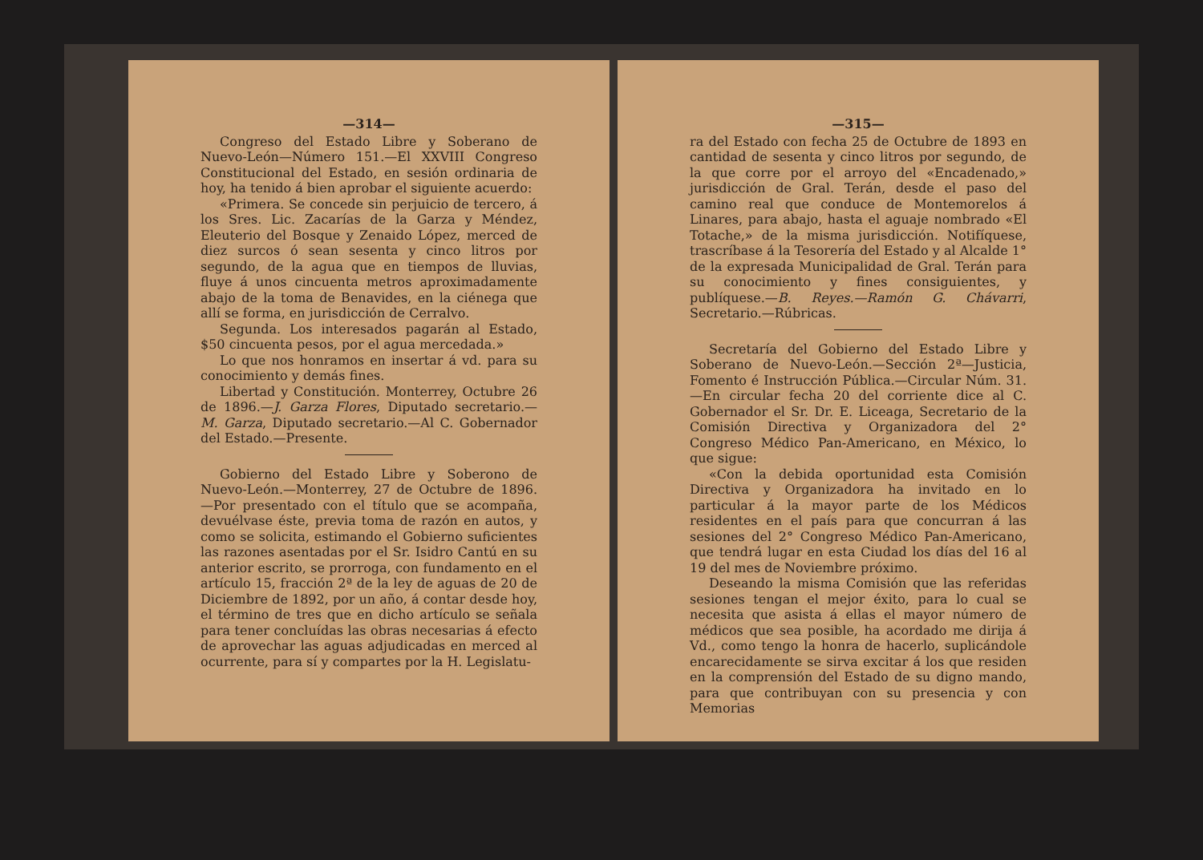—314—
Congreso del Estado Libre y Soberano de Nuevo-León—Número 151.—El XXVIII Congreso Constitucional del Estado, en sesión ordinaria de hoy, ha tenido á bien aprobar el siguiente acuerdo:
«Primera. Se concede sin perjuicio de tercero, á los Sres. Lic. Zacarías de la Garza y Méndez, Eleuterio del Bosque y Zenaido López, merced de diez surcos ó sean sesenta y cinco litros por segundo, de la agua que en tiempos de lluvias, fluye á unos cincuenta metros aproximadamente abajo de la toma de Benavides, en la ciénega que allí se forma, en jurisdicción de Cerralvo.
Segunda. Los interesados pagarán al Estado, $50 cincuenta pesos, por el agua mercedada.»
Lo que nos honramos en insertar á vd. para su conocimiento y demás fines.
Libertad y Constitución. Monterrey, Octubre 26 de 1896.—J. Garza Flores, Diputado secretario.—M. Garza, Diputado secretario.—Al C. Gobernador del Estado.—Presente.
Gobierno del Estado Libre y Soberono de Nuevo-León.—Monterrey, 27 de Octubre de 1896.—Por presentado con el título que se acompaña, devuélvase éste, previa toma de razón en autos, y como se solicita, estimando el Gobierno suficientes las razones asentadas por el Sr. Isidro Cantú en su anterior escrito, se prorroga, con fundamento en el artículo 15, fracción 2ª de la ley de aguas de 20 de Diciembre de 1892, por un año, á contar desde hoy, el término de tres que en dicho artículo se señala para tener concluídas las obras necesarias á efecto de aprovechar las aguas adjudicadas en merced al ocurrente, para sí y compartes por la H. Legislatu-
—315—
ra del Estado con fecha 25 de Octubre de 1893 en cantidad de sesenta y cinco litros por segundo, de la que corre por el arroyo del «Encadenado,» jurisdicción de Gral. Terán, desde el paso del camino real que conduce de Montemorelos á Linares, para abajo, hasta el aguaje nombrado «El Totache,» de la misma jurisdicción. Notifíquese, trascríbase á la Tesorería del Estado y al Alcalde 1° de la expresada Municipalidad de Gral. Terán para su conocimiento y fines consiguientes, y publíquese.—B. Reyes.—Ramón G. Chávarri, Secretario.—Rúbricas.
Secretaría del Gobierno del Estado Libre y Soberano de Nuevo-León.—Sección 2ª—Justicia, Fomento é Instrucción Pública.—Circular Núm. 31.—En circular fecha 20 del corriente dice al C. Gobernador el Sr. Dr. E. Liceaga, Secretario de la Comisión Directiva y Organizadora del 2° Congreso Médico Pan-Americano, en México, lo que sigue:
«Con la debida oportunidad esta Comisión Directiva y Organizadora ha invitado en lo particular á la mayor parte de los Médicos residentes en el país para que concurran á las sesiones del 2° Congreso Médico Pan-Americano, que tendrá lugar en esta Ciudad los días del 16 al 19 del mes de Noviembre próximo.
Deseando la misma Comisión que las referidas sesiones tengan el mejor éxito, para lo cual se necesita que asista á ellas el mayor número de médicos que sea posible, ha acordado me dirija á Vd., como tengo la honra de hacerlo, suplicándole encarecidamente se sirva excitar á los que residen en la comprensión del Estado de su digno mando, para que contribuyan con su presencia y con Memorias